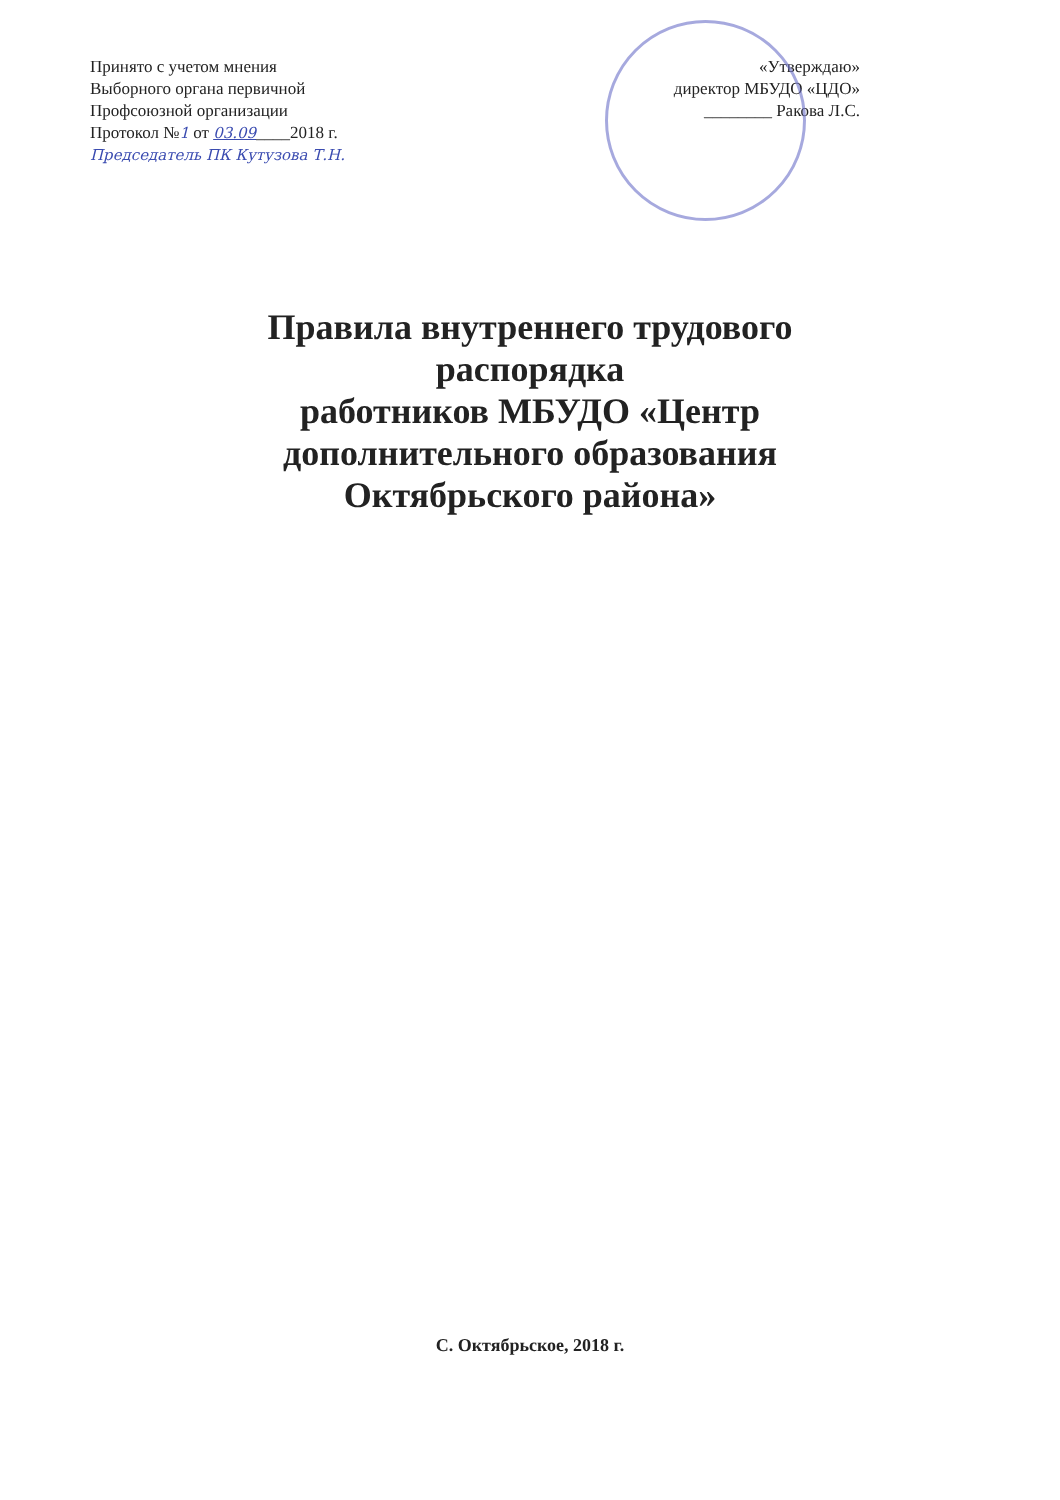Принято с учетом мнения
Выборного органа первичной
Профсоюзной организации
Протокол №1 от 03.09____2018 г.
Председатель ПК Кутузова Т.Н.
«Утверждаю»
директор МБУДО «ЦДО»
________ Ракова Л.С.
Правила внутреннего трудового
распорядка
работников МБУДО «Центр
дополнительного образования
Октябрьского района»
С. Октябрьское, 2018 г.